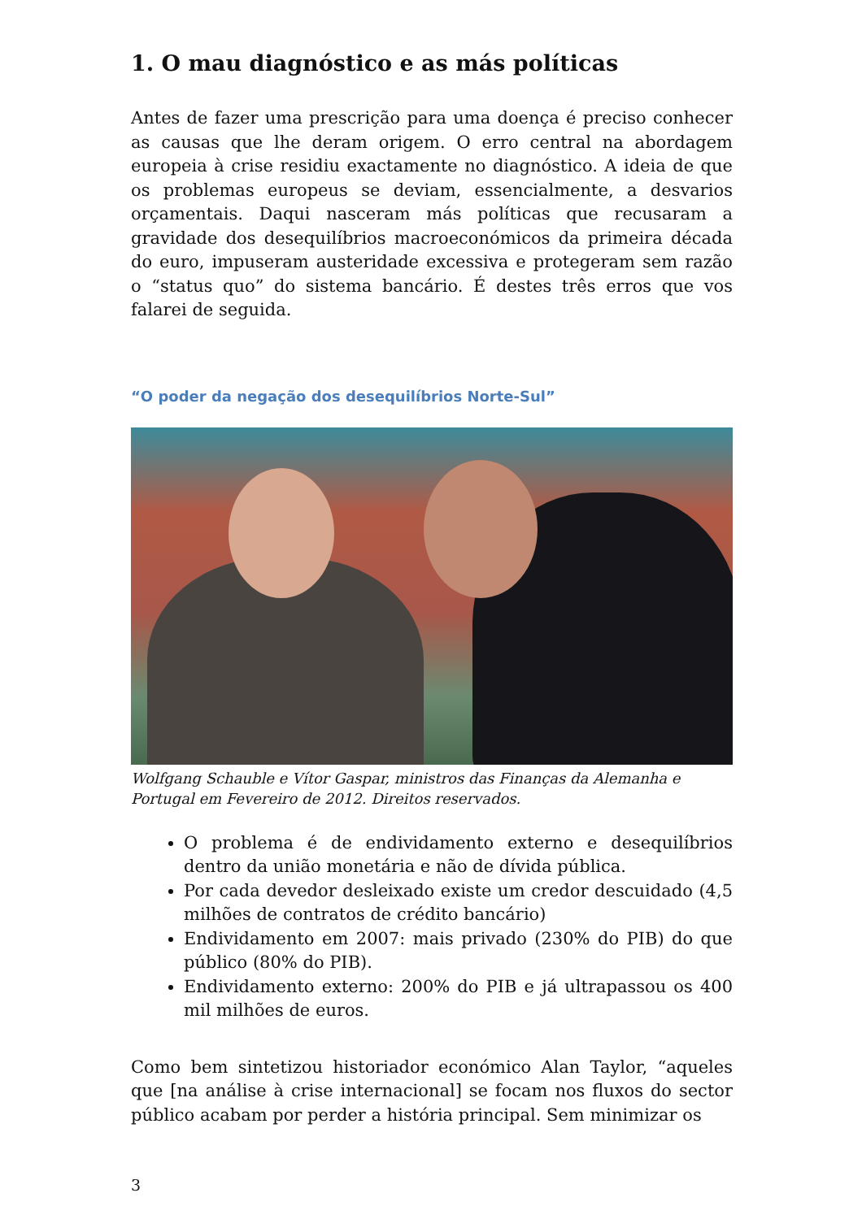1. O mau diagnóstico e as más políticas
Antes de fazer uma prescrição para uma doença é preciso conhecer as causas que lhe deram origem. O erro central na abordagem europeia à crise residiu exactamente no diagnóstico. A ideia de que os problemas europeus se deviam, essencialmente, a desvarios orçamentais. Daqui nasceram más políticas que recusaram a gravidade dos desequilíbrios macroeconómicos da primeira década do euro, impuseram austeridade excessiva e protegeram sem razão o “status quo” do sistema bancário. É destes três erros que vos falarei de seguida.
“O poder da negação dos desequilíbrios Norte-Sul”
Wolfgang Schauble e Vítor Gaspar, ministros das Finanças da Alemanha e Portugal em Fevereiro de 2012. Direitos reservados.
O problema é de endividamento externo e desequilíbrios dentro da união monetária e não de dívida pública.
Por cada devedor desleixado existe um credor descuidado (4,5 milhões de contratos de crédito bancário)
Endividamento em 2007: mais privado (230% do PIB) do que público (80% do PIB).
Endividamento externo: 200% do PIB e já ultrapassou os 400 mil milhões de euros.
Como bem sintetizou historiador económico Alan Taylor, “aqueles que [na análise à crise internacional] se focam nos fluxos do sector público acabam por perder a história principal. Sem minimizar os
3